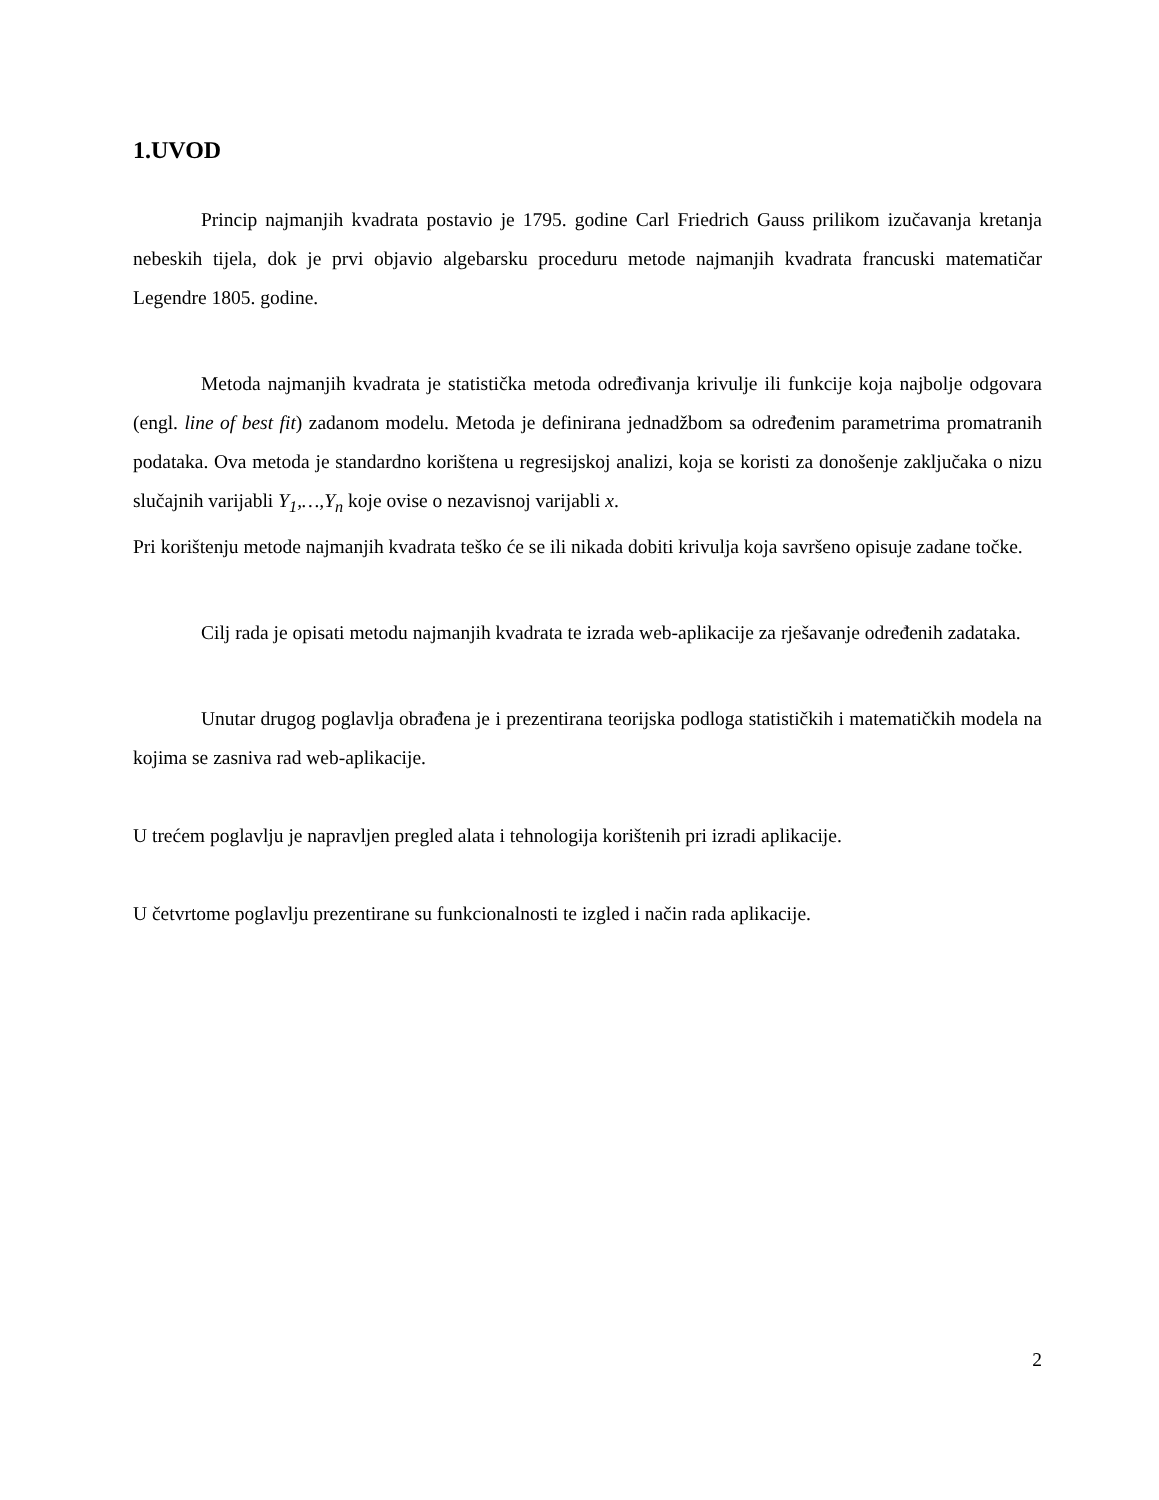1.UVOD
Princip najmanjih kvadrata postavio je 1795. godine Carl Friedrich Gauss prilikom izučavanja kretanja nebeskih tijela, dok je prvi objavio algebarsku proceduru metode najmanjih kvadrata francuski matematičar Legendre 1805. godine.
Metoda najmanjih kvadrata je statistička metoda određivanja krivulje ili funkcije koja najbolje odgovara (engl. line of best fit) zadanom modelu. Metoda je definirana jednadžbom sa određenim parametrima promatranih podataka. Ova metoda je standardno korištena u regresijskoj analizi, koja se koristi za donošenje zaključaka o nizu slučajnih varijabli Y<sub>1</sub>,…,Y<sub>n</sub> koje ovise o nezavisnoj varijabli x.
Pri korištenju metode najmanjih kvadrata teško će se ili nikada dobiti krivulja koja savršeno opisuje zadane točke.
Cilj rada je opisati metodu najmanjih kvadrata te izrada web-aplikacije za rješavanje određenih zadataka.
Unutar drugog poglavlja obrađena je i prezentirana teorijska podloga statističkih i matematičkih modela na kojima se zasniva rad web-aplikacije.
U trećem poglavlju je napravljen pregled alata i tehnologija korištenih pri izradi aplikacije.
U četvrtome poglavlju prezentirane su funkcionalnosti te izgled i način rada aplikacije.
2